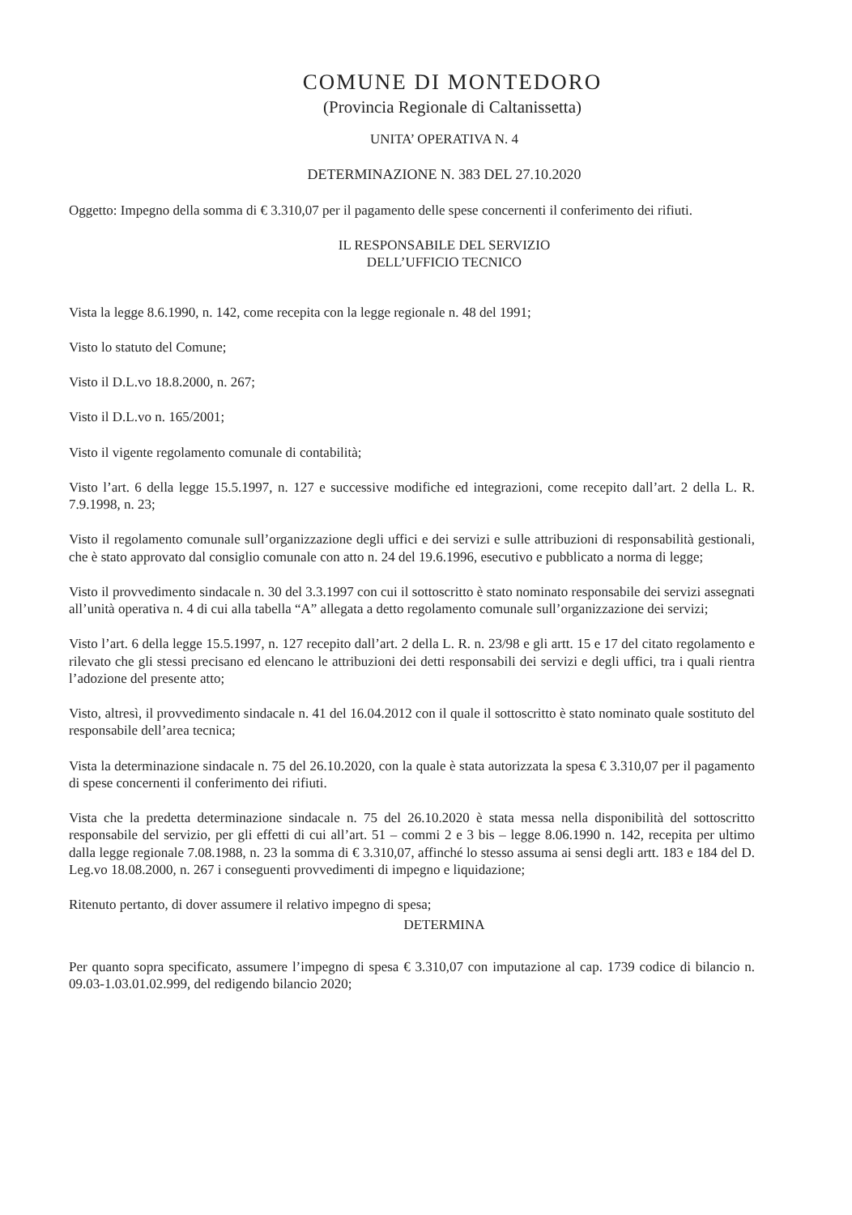COMUNE DI MONTEDORO
(Provincia Regionale di Caltanissetta)
UNITA’ OPERATIVA N. 4
DETERMINAZIONE N. 383 DEL 27.10.2020
Oggetto: Impegno della somma di € 3.310,07 per il pagamento delle spese concernenti il conferimento dei rifiuti.
IL RESPONSABILE DEL SERVIZIO
DELL’UFFICIO TECNICO
Vista la legge 8.6.1990, n. 142, come recepita con la legge regionale n. 48 del 1991;
Visto lo statuto del Comune;
Visto il D.L.vo 18.8.2000, n. 267;
Visto il D.L.vo n. 165/2001;
Visto il vigente regolamento comunale di contabilità;
Visto l’art. 6 della legge 15.5.1997, n. 127 e successive modifiche ed integrazioni, come recepito dall’art. 2 della L. R. 7.9.1998, n. 23;
Visto il regolamento comunale sull’organizzazione degli uffici e dei servizi e sulle attribuzioni di responsabilità gestionali, che è stato approvato dal consiglio comunale con atto n. 24 del 19.6.1996, esecutivo e pubblicato a norma di legge;
Visto il provvedimento sindacale n. 30 del 3.3.1997 con cui il sottoscritto è stato nominato responsabile dei servizi assegnati all’unità operativa n. 4 di cui alla tabella “A” allegata a detto regolamento comunale sull’organizzazione dei servizi;
Visto l’art. 6 della legge 15.5.1997, n. 127 recepito dall’art. 2 della L. R. n. 23/98 e gli artt. 15 e 17 del citato regolamento e rilevato che gli stessi precisano ed elencano le attribuzioni dei detti responsabili dei servizi e degli uffici, tra i quali rientra l’adozione del presente atto;
Visto, altresì, il provvedimento sindacale n. 41 del 16.04.2012 con il quale il sottoscritto è stato nominato quale sostituto del responsabile dell’area tecnica;
Vista la determinazione sindacale n. 75 del 26.10.2020, con la quale è stata autorizzata la spesa € 3.310,07 per il pagamento di spese concernenti il conferimento dei rifiuti.
Vista che la predetta determinazione sindacale n. 75 del 26.10.2020 è stata messa nella disponibilità del sottoscritto responsabile del servizio, per gli effetti di cui all’art. 51 – commi 2 e 3 bis – legge 8.06.1990 n. 142, recepita per ultimo dalla legge regionale 7.08.1988, n. 23 la somma di € 3.310,07, affinché lo stesso assuma ai sensi degli artt. 183 e 184 del D. Leg.vo 18.08.2000, n. 267 i conseguenti provvedimenti di impegno e liquidazione;
Ritenuto pertanto, di dover assumere il relativo impegno di spesa;
DETERMINA
Per quanto sopra specificato, assumere l’impegno di spesa € 3.310,07 con imputazione al cap. 1739 codice di bilancio n. 09.03-1.03.01.02.999, del redigendo bilancio 2020;